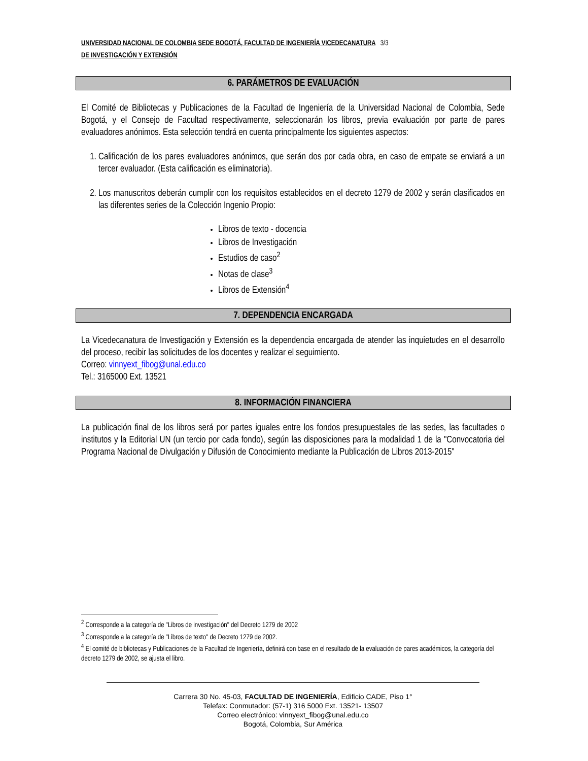UNIVERSIDAD NACIONAL DE COLOMBIA SEDE BOGOTÁ, FACULTAD DE INGENIERÍA VICEDECANATURA 3/3
DE INVESTIGACIÓN Y EXTENSIÓN
6. PARÁMETROS DE EVALUACIÓN
El Comité de Bibliotecas y Publicaciones de la Facultad de Ingeniería de la Universidad Nacional de Colombia, Sede Bogotá, y el Consejo de Facultad respectivamente, seleccionarán los libros, previa evaluación por parte de pares evaluadores anónimos. Esta selección tendrá en cuenta principalmente los siguientes aspectos:
1. Calificación de los pares evaluadores anónimos, que serán dos por cada obra, en caso de empate se enviará a un tercer evaluador. (Esta calificación es eliminatoria).
2. Los manuscritos deberán cumplir con los requisitos establecidos en el decreto 1279 de 2002 y serán clasificados en las diferentes series de la Colección Ingenio Propio:
Libros de texto - docencia
Libros de Investigación
Estudios de caso<sup>2</sup>
Notas de clase<sup>3</sup>
Libros de Extensión<sup>4</sup>
7. DEPENDENCIA ENCARGADA
La Vicedecanatura de Investigación y Extensión es la dependencia encargada de atender las inquietudes en el desarrollo del proceso, recibir las solicitudes de los docentes y realizar el seguimiento.
Correo: vinnyext_fibog@unal.edu.co
Tel.: 3165000 Ext. 13521
8. INFORMACIÓN FINANCIERA
La publicación final de los libros será por partes iguales entre los fondos presupuestales de las sedes, las facultades o institutos y la Editorial UN (un tercio por cada fondo), según las disposiciones para la modalidad 1 de la "Convocatoria del Programa Nacional de Divulgación y Difusión de Conocimiento mediante la Publicación de Libros 2013-2015"
<sup>2</sup> Corresponde a la categoría de "Libros de investigación" del Decreto 1279 de 2002
<sup>3</sup> Corresponde a la categoría de "Libros de texto" de Decreto 1279 de 2002.
<sup>4</sup> El comité de bibliotecas y Publicaciones de la Facultad de Ingeniería, definirá con base en el resultado de la evaluación de pares académicos, la categoría del decreto 1279 de 2002, se ajusta el libro.
Carrera 30 No. 45-03, FACULTAD DE INGENIERÍA, Edificio CADE, Piso 1°
Telefax: Conmutador: (57-1) 316 5000 Ext. 13521- 13507
Correo electrónico: vinnyext_fibog@unal.edu.co
Bogotá, Colombia, Sur América